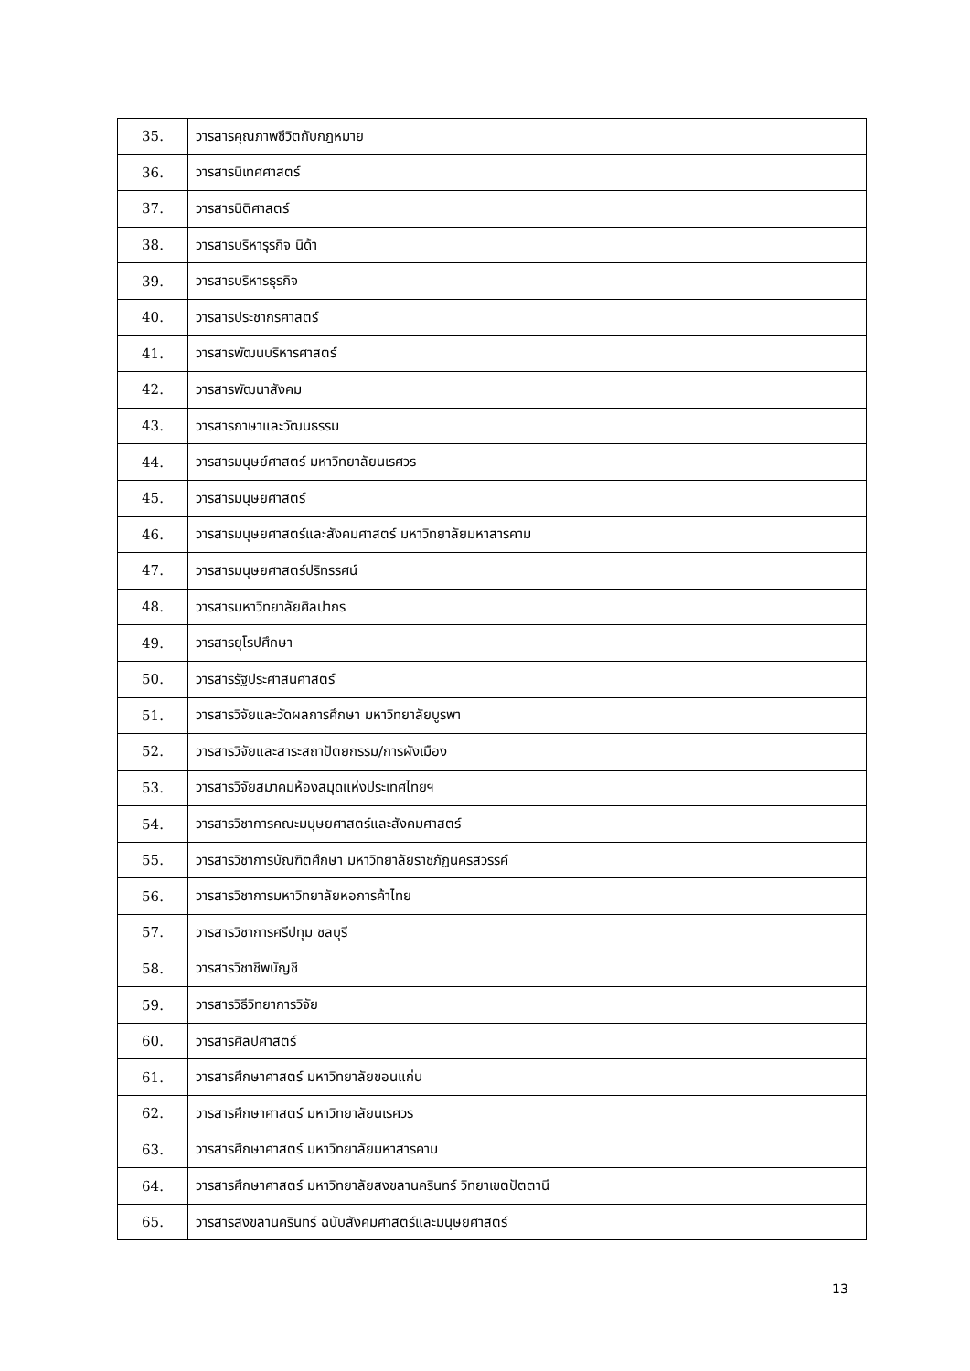| 35. | วารสารคุณภาพชีวิตกับกฎหมาย |
| 36. | วารสารนิเทศศาสตร์ |
| 37. | วารสารนิติศาสตร์ |
| 38. | วารสารบริหารุรกิจ นิด้า |
| 39. | วารสารบริหารธุรกิจ |
| 40. | วารสารประชากรศาสตร์ |
| 41. | วารสารพัฒนบริหารศาสตร์ |
| 42. | วารสารพัฒนาสังคม |
| 43. | วารสารภาษาและวัฒนธรรม |
| 44. | วารสารมนุษย์ศาสตร์ มหาวิทยาลัยนเรศวร |
| 45. | วารสารมนุษยศาสตร์ |
| 46. | วารสารมนุษยศาสตร์และสังคมศาสตร์ มหาวิทยาลัยมหาสารคาม |
| 47. | วารสารมนุษยศาสตร์ปริทรรศน์ |
| 48. | วารสารมหาวิทยาลัยศิลปากร |
| 49. | วารสารยุโรปศึกษา |
| 50. | วารสารรัฐประศาสนศาสตร์ |
| 51. | วารสารวิจัยและวัดผลการศึกษา มหาวิทยาลัยบูรพา |
| 52. | วารสารวิจัยและสาระสถาปัตยกรรม/การผังเมือง |
| 53. | วารสารวิจัยสมาคมห้องสมุดแห่งประเทศไทยฯ |
| 54. | วารสารวิชาการคณะมนุษยศาสตร์และสังคมศาสตร์ |
| 55. | วารสารวิชาการบัณฑิตศึกษา มหาวิทยาลัยราชภัฏนครสวรรค์ |
| 56. | วารสารวิชาการมหาวิทยาลัยหอการค้าไทย |
| 57. | วารสารวิชาการศรีปทุม ชลบุรี |
| 58. | วารสารวิชาชีพบัญชี |
| 59. | วารสารวิธีวิทยาการวิจัย |
| 60. | วารสารศิลปศาสตร์ |
| 61. | วารสารศึกษาศาสตร์ มหาวิทยาลัยขอนแก่น |
| 62. | วารสารศึกษาศาสตร์ มหาวิทยาลัยนเรศวร |
| 63. | วารสารศึกษาศาสตร์ มหาวิทยาลัยมหาสารคาม |
| 64. | วารสารศึกษาศาสตร์ มหาวิทยาลัยสงขลานครินทร์ วิทยาเขตปัตตานี |
| 65. | วารสารสงขลานครินทร์ ฉบับสังคมศาสตร์และมนุษยศาสตร์ |
13